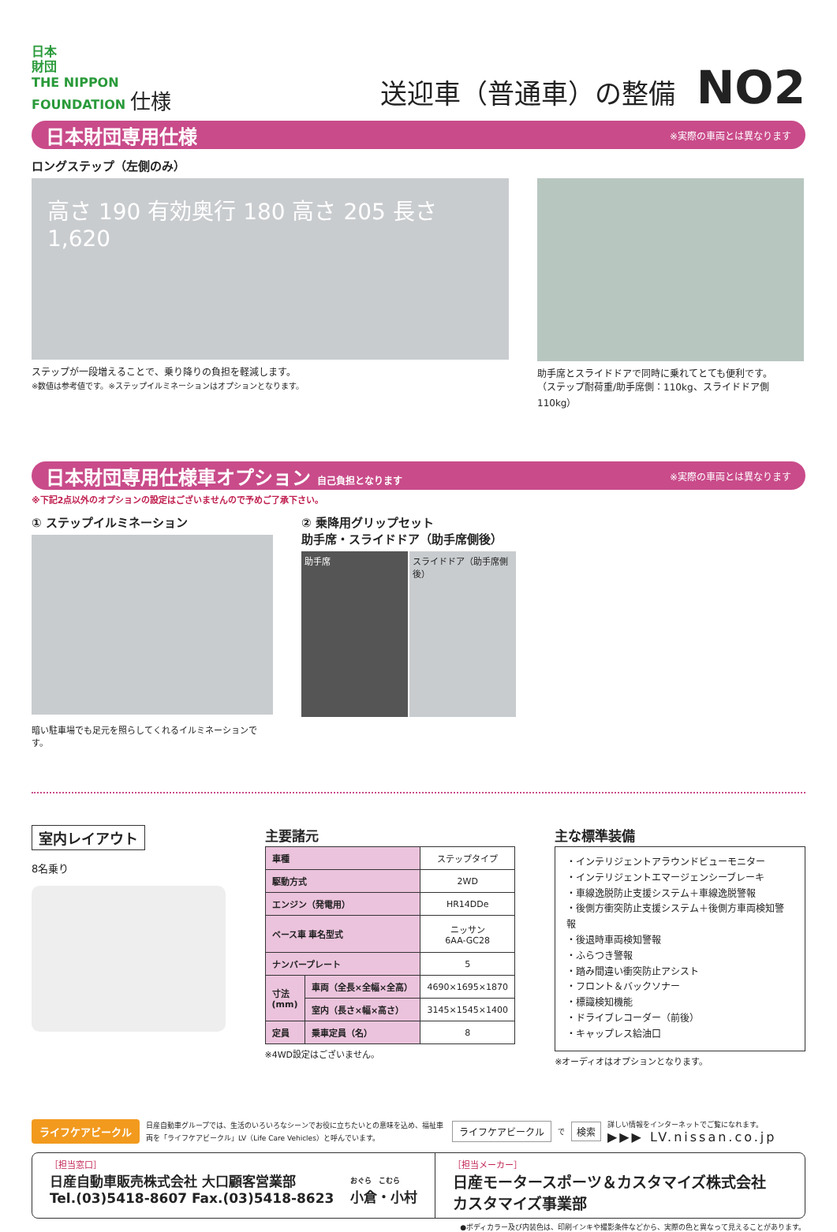日本
財団
THE NIPPON
FOUNDATION 仕様
送迎車（普通車）の整備 NO2
日本財団専用仕様
※実際の車両とは異なります
ロングステップ（左側のみ）
高さ 190 有効奥行 180 高さ 205 長さ 1,620
ステップが一段増えることで、乗り降りの負担を軽減します。
※数値は参考値です。※ステップイルミネーションはオプションとなります。
助手席とスライドドアで同時に乗れてとても便利です。
（ステップ耐荷重/助手席側：110kg、スライドドア側110kg）
日本財団専用仕様車オプション 自己負担となります
※実際の車両とは異なります
※下記2点以外のオプションの設定はございませんので予めご了承下さい。
① ステップイルミネーション
暗い駐車場でも足元を照らしてくれるイルミネーションです。
② 乗降用グリップセット
助手席・スライドドア（助手席側後）
助手席 スライドドア（助手席側後）
室内レイアウト
8名乗り
主要諸元
| 車種 | | ステップタイプ |
| 駆動方式 | | 2WD |
| エンジン（発電用） | | HR14DDe |
| ベース車 車名型式 | | ニッサン 6AA-GC28 |
| ナンバープレート | | 5 |
| 寸法 (mm) | 車両（全長×全幅×全高） | 4690×1695×1870 |
| | 室内（長さ×幅×高さ） | 3145×1545×1400 |
| 定員 | 乗車定員（名） | 8 |
※4WD設定はございません。
主な標準装備
・インテリジェントアラウンドビューモニター
・インテリジェントエマージェンシーブレーキ
・車線逸脱防止支援システム＋車線逸脱警報
・後側方衝突防止支援システム＋後側方車両検知警報
・後退時車両検知警報
・ふらつき警報
・踏み間違い衝突防止アシスト
・フロント＆バックソナー
・標識検知機能
・ドライブレコーダー（前後）
・キャップレス給油口
※オーディオはオプションとなります。
ライフケアビークル 日産自動車グループでは、生活のいろいろなシーンでお役に立ちたいとの意味を込め、福祉車両を「ライフケアビークル」LV（Life Care Vehicles）と呼んでいます。 ライフケアビークル で 検索 詳しい情報をインターネットでご覧になれます。
▶▶▶ LV.nissan.co.jp
［担当窓口］
日産自動車販売株式会社 大口顧客営業部
Tel.(03)5418-8607 Fax.(03)5418-8623 おぐら　こむら
小倉・小村
［担当メーカー］
日産モータースポーツ＆カスタマイズ株式会社
カスタマイズ事業部
●ボディカラー及び内装色は、印刷インキや撮影条件などから、実際の色と異なって見えることがあります。